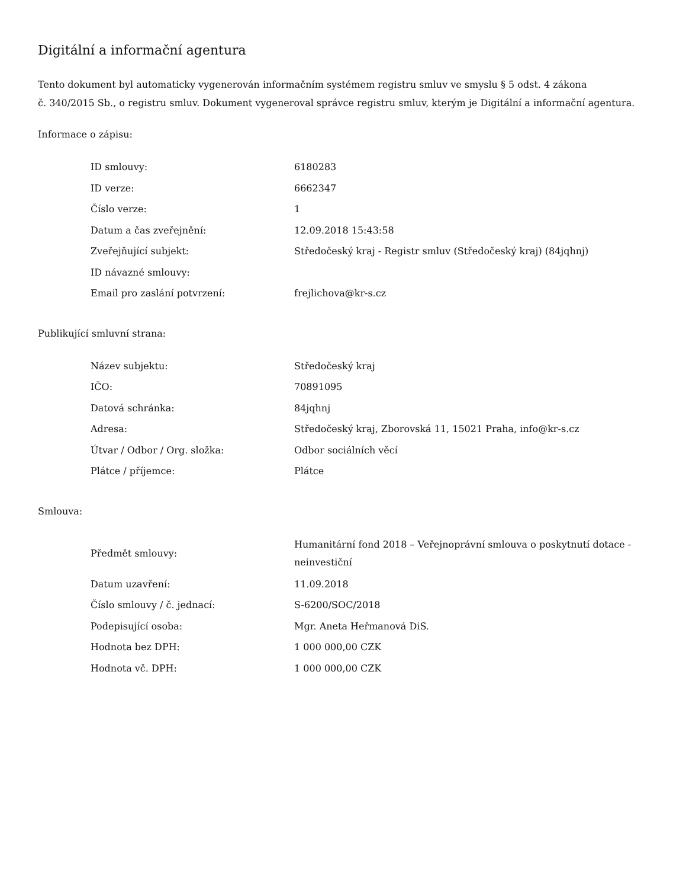Digitální a informační agentura
Tento dokument byl automaticky vygenerován informačním systémem registru smluv ve smyslu § 5 odst. 4 zákona
č. 340/2015 Sb., o registru smluv. Dokument vygeneroval správce registru smluv, kterým je Digitální a informační agentura.
Informace o zápisu:
| ID smlouvy: | 6180283 |
| ID verze: | 6662347 |
| Číslo verze: | 1 |
| Datum a čas zveřejnění: | 12.09.2018 15:43:58 |
| Zveřejňující subjekt: | Středočeský kraj - Registr smluv (Středočeský kraj) (84jqhnj) |
| ID návazné smlouvy: | |
| Email pro zaslání potvrzení: | frejlichova@kr-s.cz |
Publikující smluvní strana:
| Název subjektu: | Středočeský kraj |
| IČO: | 70891095 |
| Datová schránka: | 84jqhnj |
| Adresa: | Středočeský kraj, Zborovská 11, 15021 Praha, info@kr-s.cz |
| Útvar / Odbor / Org. složka: | Odbor sociálních věcí |
| Plátce / příjemce: | Plátce |
Smlouva:
| Předmět smlouvy: | Humanitární fond 2018 – Veřejnoprávní smlouva o poskytnutí dotace - neinvestiční |
| Datum uzavření: | 11.09.2018 |
| Číslo smlouvy / č. jednací: | S-6200/SOC/2018 |
| Podepisující osoba: | Mgr. Aneta Heřmanová DiS. |
| Hodnota bez DPH: | 1 000 000,00 CZK |
| Hodnota vč. DPH: | 1 000 000,00 CZK |